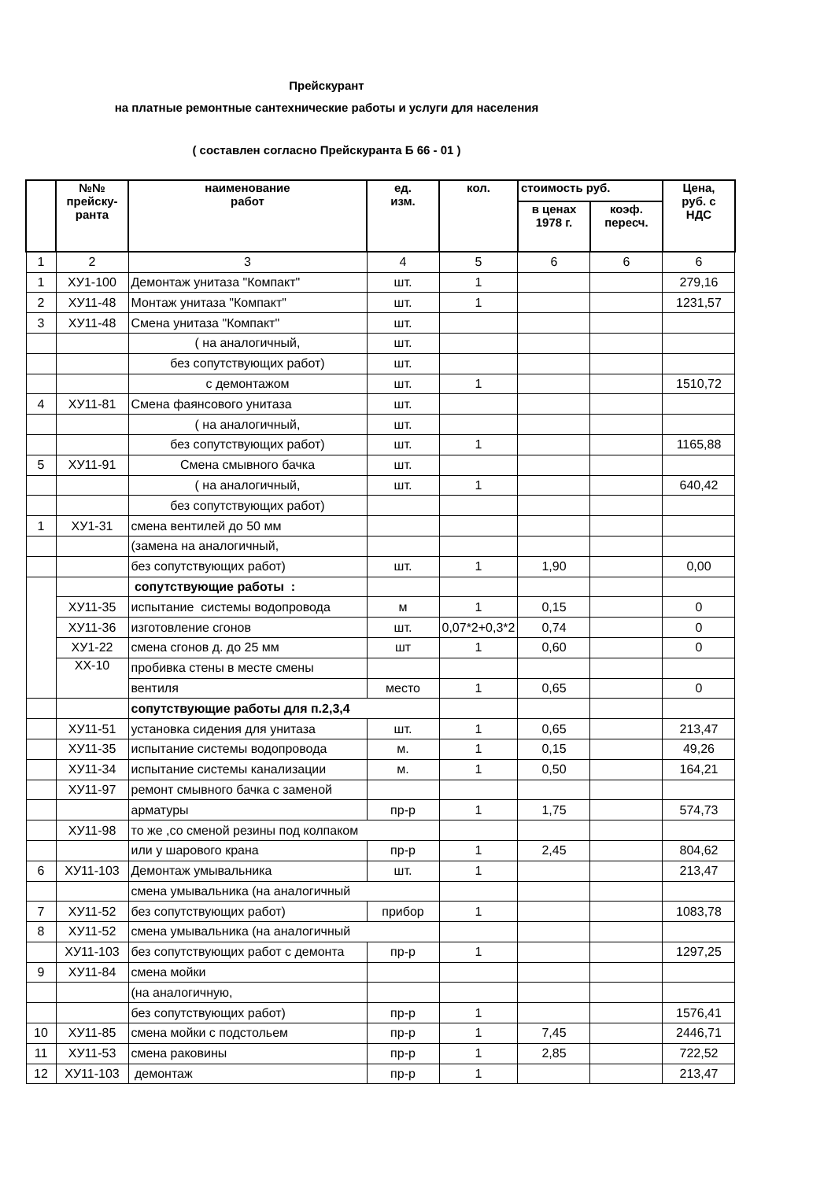Прейскурант
на платные ремонтные сантехнические работы и услуги для населения
( составлен согласно Прейскуранта Б 66 - 01 )
| | №№ прейску- ранта | наименование работ | ед. изм. | кол. | стоимость руб. | | Цена, руб. с НДС |
| --- | --- | --- | --- | --- | --- | --- | --- |
| | | | | | в ценах 1978 г. | коэф. пересч. | |
| 1 | 2 | 3 | 4 | 5 | 6 | 6 | 6 |
| 1 | ХУ1-100 | Демонтаж унитаза "Компакт" | шт. | 1 | | | 279,16 |
| 2 | ХУ11-48 | Монтаж унитаза "Компакт" | шт. | 1 | | | 1231,57 |
| 3 | ХУ11-48 | Смена унитаза "Компакт" | шт. | | | | |
| | | ( на аналогичный, | шт. | | | | |
| | | без сопутствующих работ) | шт. | | | | |
| | | с демонтажом | шт. | 1 | | | 1510,72 |
| 4 | ХУ11-81 | Смена фаянсового унитаза | шт. | | | | |
| | | ( на аналогичный, | шт. | | | | |
| | | без сопутствующих работ) | шт. | 1 | | | 1165,88 |
| 5 | ХУ11-91 | Смена смывного бачка | шт. | | | | |
| | | ( на аналогичный, | шт. | 1 | | | 640,42 |
| | | без сопутствующих работ) | | | | | |
| 1 | ХУ1-31 | смена вентилей до 50 мм | | | | | |
| | | (замена на аналогичный, | | | | | |
| | | без сопутствующих работ) | шт. | 1 | 1,90 | | 0,00 |
| | | сопутствующие работы : | | | | | |
| | ХУ11-35 | испытание системы водопровода | м | 1 | 0,15 | | 0 |
| | ХУ11-36 | изготовление сгонов | шт. | 0,07*2+0,3*2 | 0,74 | | 0 |
| | ХУ1-22 | смена сгонов д. до 25 мм | шт | 1 | 0,60 | | 0 |
| | ХХ-10 | пробивка стены в месте смены | | | | | |
| | | вентиля | место | 1 | 0,65 | | 0 |
| | | сопутствующие работы для п.2,3,4 | | | | | |
| | ХУ11-51 | установка сидения для унитаза | шт. | 1 | 0,65 | | 213,47 |
| | ХУ11-35 | испытание системы водопровода | м. | 1 | 0,15 | | 49,26 |
| | ХУ11-34 | испытание системы канализации | м. | 1 | 0,50 | | 164,21 |
| | ХУ11-97 | ремонт смывного бачка с заменой | | | | | |
| | | арматуры | пр-р | 1 | 1,75 | | 574,73 |
| | ХУ11-98 | то же ,со сменой резины под колпаком | | | | | |
| | | или у шарового крана | пр-р | 1 | 2,45 | | 804,62 |
| 6 | ХУ11-103 | Демонтаж умывальника | шт. | 1 | | | 213,47 |
| | | смена умывальника (на аналогичный | | | | | |
| 7 | ХУ11-52 | без сопутствующих работ) | прибор | 1 | | | 1083,78 |
| 8 | ХУ11-52 | смена умывальника (на аналогичный | | | | | |
| | ХУ11-103 | без сопутствующих работ с демонта | пр-р | 1 | | | 1297,25 |
| 9 | ХУ11-84 | смена мойки | | | | | |
| | | (на аналогичную, | | | | | |
| | | без сопутствующих работ) | пр-р | 1 | | | 1576,41 |
| 10 | ХУ11-85 | смена мойки с подстольем | пр-р | 1 | 7,45 | | 2446,71 |
| 11 | ХУ11-53 | смена раковины | пр-р | 1 | 2,85 | | 722,52 |
| 12 | ХУ11-103 | демонтаж | пр-р | 1 | | | 213,47 |